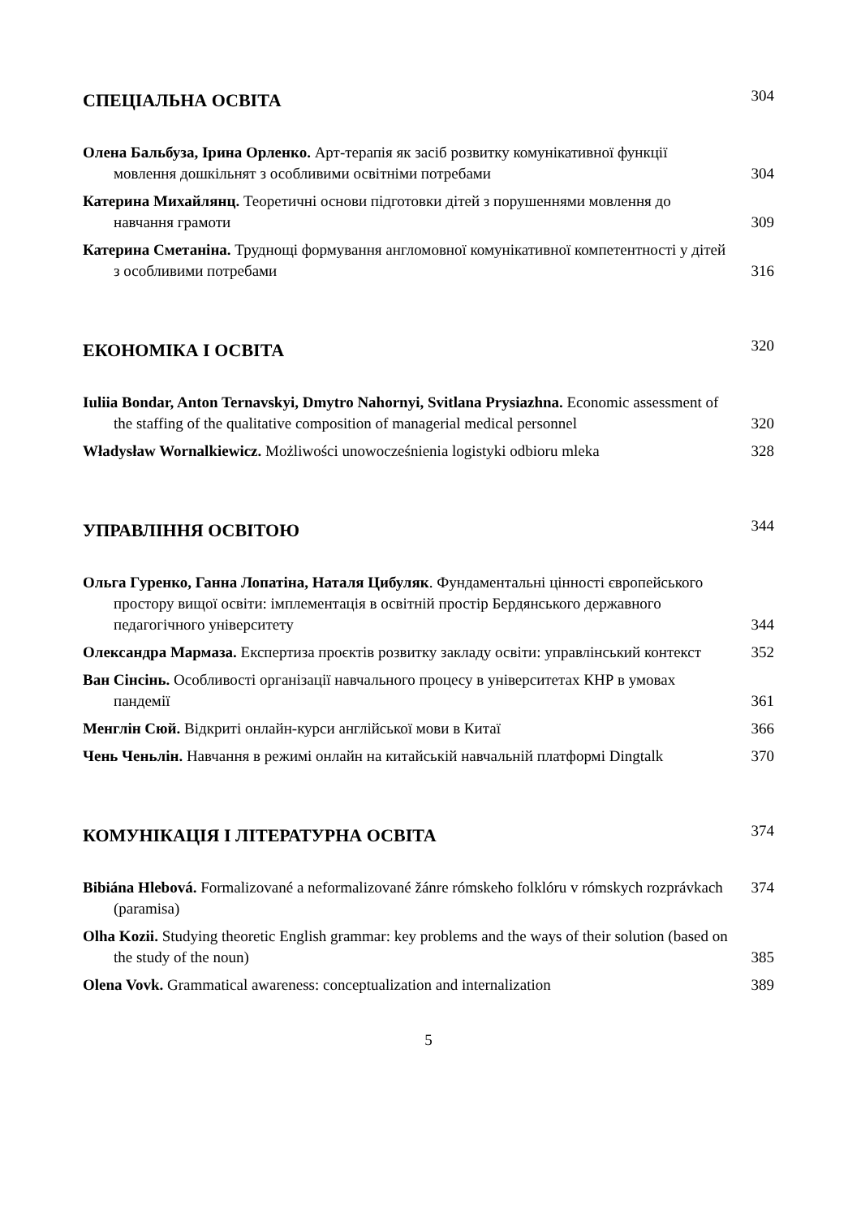СПЕЦІАЛЬНА ОСВІТА
304
Олена Бальбуза, Ірина Орленко. Арт-терапія як засіб розвитку комунікативної функції мовлення дошкільнят з особливими освітніми потребами
304
Катерина Михайлянц. Теоретичні основи підготовки дітей з порушеннями мовлення до навчання грамоти
309
Катерина Сметаніна. Труднощі формування англомовної комунікативної компетентності у дітей з особливими потребами
316
ЕКОНОМІКА І ОСВІТА
320
Iuliia Bondar, Anton Ternavskyi, Dmytro Nahornyi, Svitlana Prysiazhna. Economic assessment of the staffing of the qualitative composition of managerial medical personnel
320
Władysław Wornalkiewicz. Możliwości unowocześnienia logistyki odbioru mleka
328
УПРАВЛІННЯ ОСВІТОЮ
344
Ольга Гуренко, Ганна Лопатіна, Наталя Цибуляк. Фундаментальні цінності європейського простору вищої освіти: імплементація в освітній простір Бердянського державного педагогічного університету
344
Олександра Мармаза. Експертиза проєктів розвитку закладу освіти: управлінський контекст
352
Ван Сінсінь. Особливості організації навчального процесу в університетах КНР в умовах пандемії
361
Менглін Сюй. Відкриті онлайн-курси англійської мови в Китаї
366
Чень Ченьлін. Навчання в режимі онлайн на китайській навчальній платформі Dingtalk
370
КОМУНІКАЦІЯ І ЛІТЕРАТУРНА ОСВІТА
374
Bibiána Hlebová. Formalizované a neformalizované žánre rómskeho folklóru v rómskych rozprávkach (paramisa)
374
Olha Kozii. Studying theoretic English grammar: key problems and the ways of their solution (based on the study of the noun)
385
Olena Vovk. Grammatical awareness: conceptualization and internalization
389
5